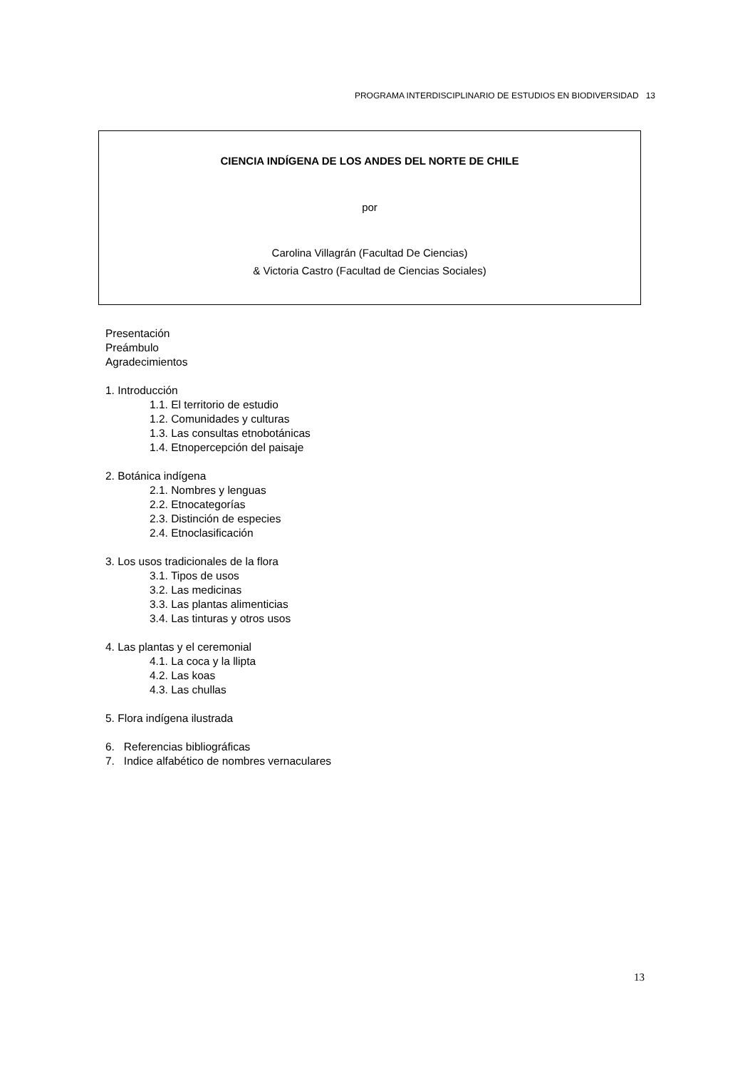PROGRAMA INTERDISCIPLINARIO DE ESTUDIOS EN BIODIVERSIDAD 13
CIENCIA INDÍGENA DE LOS ANDES DEL NORTE DE CHILE
por
Carolina Villagrán (Facultad De Ciencias)
& Victoria Castro (Facultad de Ciencias Sociales)
Presentación
Preámbulo
Agradecimientos
1. Introducción
1.1. El territorio de estudio
1.2. Comunidades y culturas
1.3. Las consultas etnobotánicas
1.4. Etnopercepción del paisaje
2. Botánica indígena
2.1. Nombres y lenguas
2.2. Etnocategorías
2.3. Distinción de especies
2.4. Etnoclasificación
3. Los usos tradicionales de la flora
3.1. Tipos de usos
3.2. Las medicinas
3.3. Las plantas alimenticias
3.4. Las tinturas y otros usos
4. Las plantas y el ceremonial
4.1. La coca y la llipta
4.2. Las koas
4.3. Las chullas
5. Flora indígena ilustrada
6. Referencias bibliográficas
7. Indice alfabético de nombres vernaculares
13